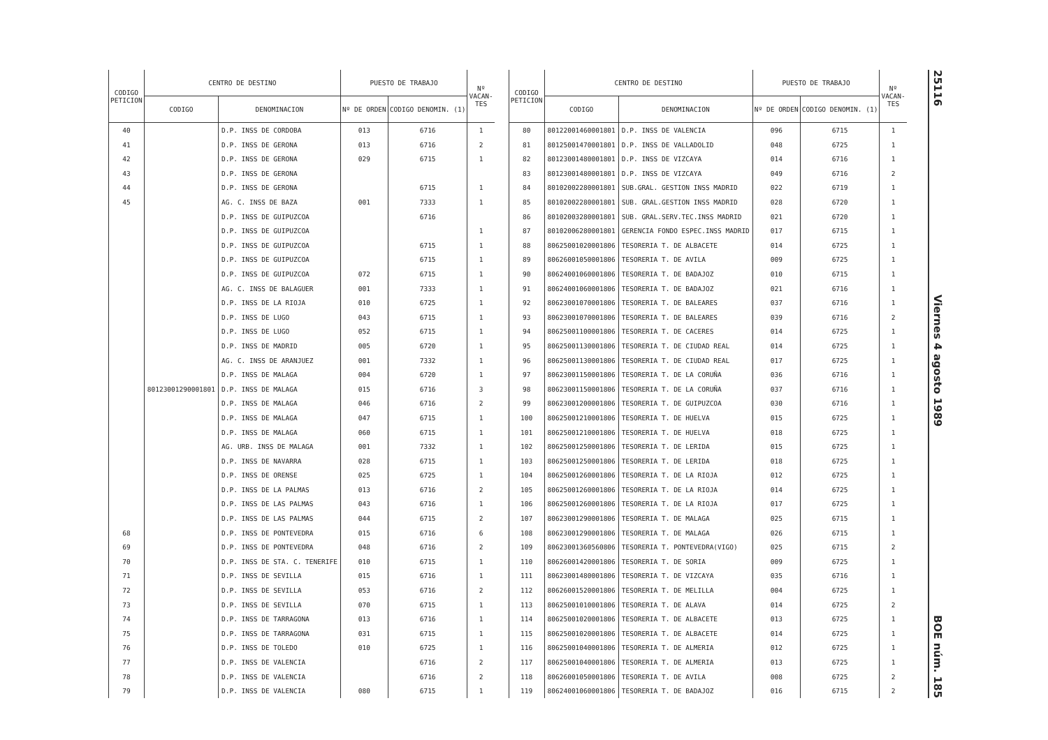| CODIGO PETICION | CENTRO DE DESTINO | | PUESTO DE TRABAJO | | Nº VACAN- TES |
| --- | --- | --- | --- | --- | --- |
| | CODIGO | DENOMINACION | Nº DE ORDEN | CODIGO DENOMIN. (1) | |
| 40 | | D.P. INSS DE CORDOBA | 013 | 6716 | 1 |
| 41 | | D.P. INSS DE GERONA | 013 | 6716 | 2 |
| 42 | | D.P. INSS DE GERONA | 029 | 6715 | 1 |
| 43 | | D.P. INSS DE GERONA | | | |
| 44 | | D.P. INSS DE GERONA | | 6715 | 1 |
| 45 | | AG. C. INSS DE BAZA | 001 | 7333 | 1 |
| | | D.P. INSS DE GUIPUZCOA | | 6716 | |
| | | D.P. INSS DE GUIPUZCOA | | | 1 |
| | | D.P. INSS DE GUIPUZCOA | | 6715 | 1 |
| | | D.P. INSS DE GUIPUZCOA | | 6715 | 1 |
| | | D.P. INSS DE GUIPUZCOA | 072 | 6715 | 1 |
| | | AG. C. INSS DE BALAGUER | 001 | 7333 | 1 |
| | | D.P. INSS DE LA RIOJA | 010 | 6725 | 1 |
| | | D.P. INSS DE LUGO | 043 | 6715 | 1 |
| | | D.P. INSS DE LUGO | 052 | 6715 | 1 |
| | | D.P. INSS DE MADRID | 005 | 6720 | 1 |
| | | AG. C. INSS DE ARANJUEZ | 001 | 7332 | 1 |
| | | D.P. INSS DE MALAGA | 004 | 6720 | 1 |
| | 80123001290001801 | D.P. INSS DE MALAGA | 015 | 6716 | 3 |
| | | D.P. INSS DE MALAGA | 046 | 6716 | 2 |
| | | D.P. INSS DE MALAGA | 047 | 6715 | 1 |
| | | D.P. INSS DE MALAGA | 060 | 6715 | 1 |
| | | AG. URB. INSS DE MALAGA | 001 | 7332 | 1 |
| | | D.P. INSS DE NAVARRA | 028 | 6715 | 1 |
| | | D.P. INSS DE ORENSE | 025 | 6725 | 1 |
| | | D.P. INSS DE LA PALMAS | 013 | 6716 | 2 |
| | | D.P. INSS DE LAS PALMAS | 043 | 6716 | 1 |
| | | D.P. INSS DE LAS PALMAS | 044 | 6715 | 2 |
| 68 | | D.P. INSS DE PONTEVEDRA | 015 | 6716 | 6 |
| 69 | | D.P. INSS DE PONTEVEDRA | 048 | 6716 | 2 |
| 70 | | D.P. INSS DE STA. C. TENERIFE | 010 | 6715 | 1 |
| 71 | | D.P. INSS DE SEVILLA | 015 | 6716 | 1 |
| 72 | | D.P. INSS DE SEVILLA | 053 | 6716 | 2 |
| 73 | | D.P. INSS DE SEVILLA | 070 | 6715 | 1 |
| 74 | | D.P. INSS DE TARRAGONA | 013 | 6716 | 1 |
| 75 | | D.P. INSS DE TARRAGONA | 031 | 6715 | 1 |
| 76 | | D.P. INSS DE TOLEDO | 010 | 6725 | 1 |
| 77 | | D.P. INSS DE VALENCIA | | 6716 | 2 |
| 78 | | D.P. INSS DE VALENCIA | | 6716 | 2 |
| 79 | | D.P. INSS DE VALENCIA | 080 | 6715 | 1 |
| CODIGO PETICION | CENTRO DE DESTINO | | PUESTO DE TRABAJO | | Nº VACAN- TES |
| --- | --- | --- | --- | --- | --- |
| | CODIGO | DENOMINACION | Nº DE ORDEN | CODIGO DENOMIN. (1) | |
| 80 | 80122001460001801 | D.P. INSS DE VALENCIA | 096 | 6715 | 1 |
| 81 | 80125001470001801 | D.P. INSS DE VALLADOLID | 048 | 6725 | 1 |
| 82 | 80123001480001801 | D.P. INSS DE VIZCAYA | 014 | 6716 | 1 |
| 83 | 80123001480001801 | D.P. INSS DE VIZCAYA | 049 | 6716 | 2 |
| 84 | 80102002280001801 | SUB.GRAL. GESTION INSS MADRID | 022 | 6719 | 1 |
| 85 | 80102002280001801 | SUB. GRAL.GESTION INSS MADRID | 028 | 6720 | 1 |
| 86 | 80102003280001801 | SUB. GRAL.SERV.TEC.INSS MADRID | 021 | 6720 | 1 |
| 87 | 80102006280001801 | GERENCIA FONDO ESPEC.INSS MADRID | 017 | 6715 | 1 |
| 88 | 80625001020001806 | TESORERIA T. DE ALBACETE | 014 | 6725 | 1 |
| 89 | 80626001050001806 | TESORERIA T. DE AVILA | 009 | 6725 | 1 |
| 90 | 80624001060001806 | TESORERIA T. DE BADAJOZ | 010 | 6715 | 1 |
| 91 | 80624001060001806 | TESORERIA T. DE BADAJOZ | 021 | 6716 | 1 |
| 92 | 80623001070001806 | TESORERIA T. DE BALEARES | 037 | 6716 | 1 |
| 93 | 80623001070001806 | TESORERIA T. DE BALEARES | 039 | 6716 | 2 |
| 94 | 80625001100001806 | TESORERIA T. DE CACERES | 014 | 6725 | 1 |
| 95 | 80625001130001806 | TESORERIA T. DE CIUDAD REAL | 014 | 6725 | 1 |
| 96 | 80625001130001806 | TESORERIA T. DE CIUDAD REAL | 017 | 6725 | 1 |
| 97 | 80623001150001806 | TESORERIA T. DE LA CORUÑA | 036 | 6716 | 1 |
| 98 | 80623001150001806 | TESORERIA T. DE LA CORUÑA | 037 | 6716 | 1 |
| 99 | 80623001200001806 | TESORERIA T. DE GUIPUZCOA | 030 | 6716 | 1 |
| 100 | 80625001210001806 | TESORERIA T. DE HUELVA | 015 | 6725 | 1 |
| 101 | 80625001210001806 | TESORERIA T. DE HUELVA | 018 | 6725 | 1 |
| 102 | 80625001250001806 | TESORERIA T. DE LERIDA | 015 | 6725 | 1 |
| 103 | 80625001250001806 | TESORERIA T. DE LERIDA | 018 | 6725 | 1 |
| 104 | 80625001260001806 | TESORERIA T. DE LA RIOJA | 012 | 6725 | 1 |
| 105 | 80625001260001806 | TESORERIA T. DE LA RIOJA | 014 | 6725 | 1 |
| 106 | 80625001260001806 | TESORERIA T. DE LA RIOJA | 017 | 6725 | 1 |
| 107 | 80623001290001806 | TESORERIA T. DE MALAGA | 025 | 6715 | 1 |
| 108 | 80623001290001806 | TESORERIA T. DE MALAGA | 026 | 6715 | 1 |
| 109 | 80623001360560806 | TESORERIA T. PONTEVEDRA(VIGO) | 025 | 6715 | 2 |
| 110 | 80626001420001806 | TESORERIA T. DE SORIA | 009 | 6725 | 1 |
| 111 | 80623001480001806 | TESORERIA T. DE VIZCAYA | 035 | 6716 | 1 |
| 112 | 80626001520001806 | TESORERIA T. DE MELILLA | 004 | 6725 | 1 |
| 113 | 80625001010001806 | TESORERIA T. DE ALAVA | 014 | 6725 | 2 |
| 114 | 80625001020001806 | TESORERIA T. DE ALBACETE | 013 | 6725 | 1 |
| 115 | 80625001020001806 | TESORERIA T. DE ALBACETE | 014 | 6725 | 1 |
| 116 | 80625001040001806 | TESORERIA T. DE ALMERIA | 012 | 6725 | 1 |
| 117 | 80625001040001806 | TESORERIA T. DE ALMERIA | 013 | 6725 | 1 |
| 118 | 80626001050001806 | TESORERIA T. DE AVILA | 008 | 6725 | 2 |
| 119 | 80624001060001806 | TESORERIA T. DE BADAJOZ | 016 | 6715 | 2 |
25116 Viernes 4 agosto 1989 BOE núm. 185